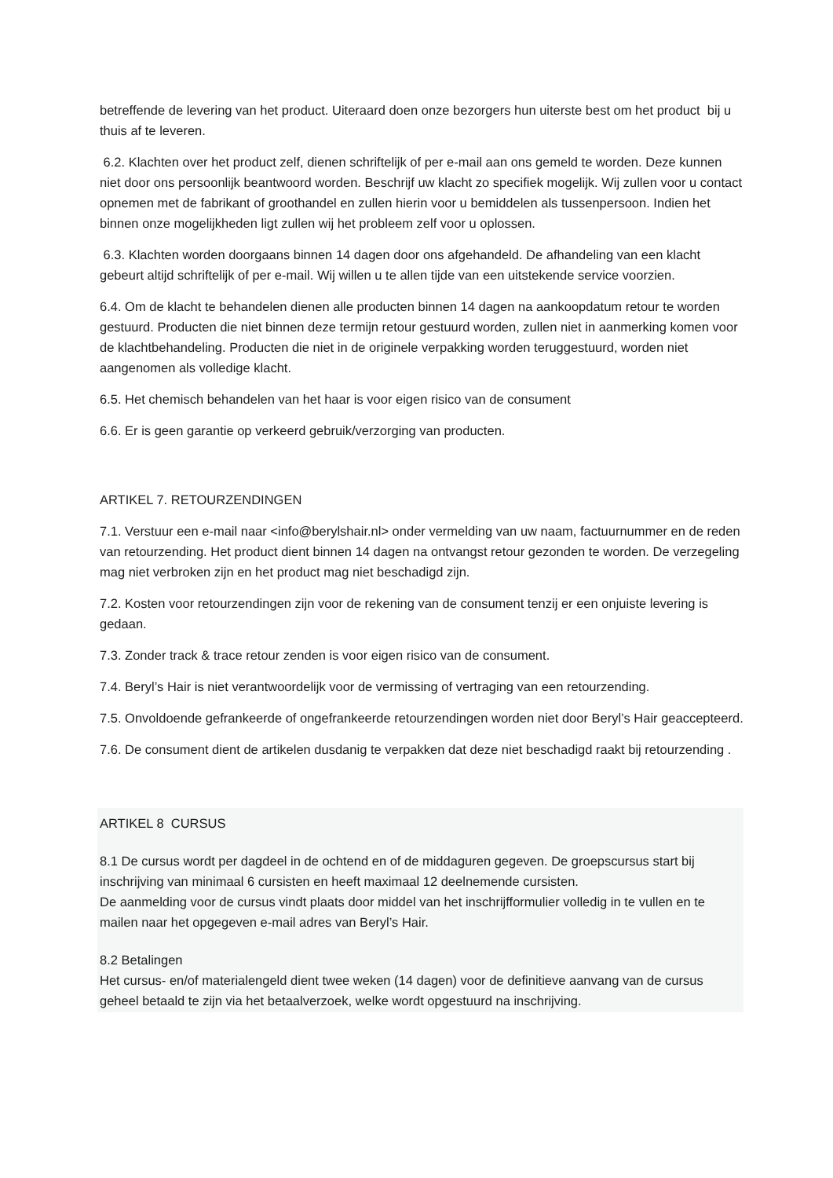betreffende de levering van het product. Uiteraard doen onze bezorgers hun uiterste best om het product bij u thuis af te leveren.
6.2. Klachten over het product zelf, dienen schriftelijk of per e-mail aan ons gemeld te worden. Deze kunnen niet door ons persoonlijk beantwoord worden. Beschrijf uw klacht zo specifiek mogelijk. Wij zullen voor u contact opnemen met de fabrikant of groothandel en zullen hierin voor u bemiddelen als tussenpersoon. Indien het binnen onze mogelijkheden ligt zullen wij het probleem zelf voor u oplossen.
6.3. Klachten worden doorgaans binnen 14 dagen door ons afgehandeld. De afhandeling van een klacht gebeurt altijd schriftelijk of per e-mail. Wij willen u te allen tijde van een uitstekende service voorzien.
6.4. Om de klacht te behandelen dienen alle producten binnen 14 dagen na aankoopdatum retour te worden gestuurd. Producten die niet binnen deze termijn retour gestuurd worden, zullen niet in aanmerking komen voor de klachtbehandeling. Producten die niet in de originele verpakking worden teruggestuurd, worden niet aangenomen als volledige klacht.
6.5. Het chemisch behandelen van het haar is voor eigen risico van de consument
6.6. Er is geen garantie op verkeerd gebruik/verzorging van producten.
ARTIKEL 7. RETOURZENDINGEN
7.1. Verstuur een e-mail naar <info@berylshair.nl> onder vermelding van uw naam, factuurnummer en de reden van retourzending. Het product dient binnen 14 dagen na ontvangst retour gezonden te worden. De verzegeling mag niet verbroken zijn en het product mag niet beschadigd zijn.
7.2. Kosten voor retourzendingen zijn voor de rekening van de consument tenzij er een onjuiste levering is gedaan.
7.3. Zonder track & trace retour zenden is voor eigen risico van de consument.
7.4. Beryl’s Hair is niet verantwoordelijk voor de vermissing of vertraging van een retourzending.
7.5. Onvoldoende gefrankeerde of ongefrankeerde retourzendingen worden niet door Beryl’s Hair geaccepteerd.
7.6. De consument dient de artikelen dusdanig te verpakken dat deze niet beschadigd raakt bij retourzending .
ARTIKEL 8 CURSUS
8.1 De cursus wordt per dagdeel in de ochtend en of de middaguren gegeven. De groepscursus start bij inschrijving van minimaal 6 cursisten en heeft maximaal 12 deelnemende cursisten.
De aanmelding voor de cursus vindt plaats door middel van het inschrijfformulier volledig in te vullen en te mailen naar het opgegeven e-mail adres van Beryl’s Hair.
8.2 Betalingen
Het cursus- en/of materialengeld dient twee weken (14 dagen) voor de definitieve aanvang van de cursus geheel betaald te zijn via het betaalverzoek, welke wordt opgestuurd na inschrijving.